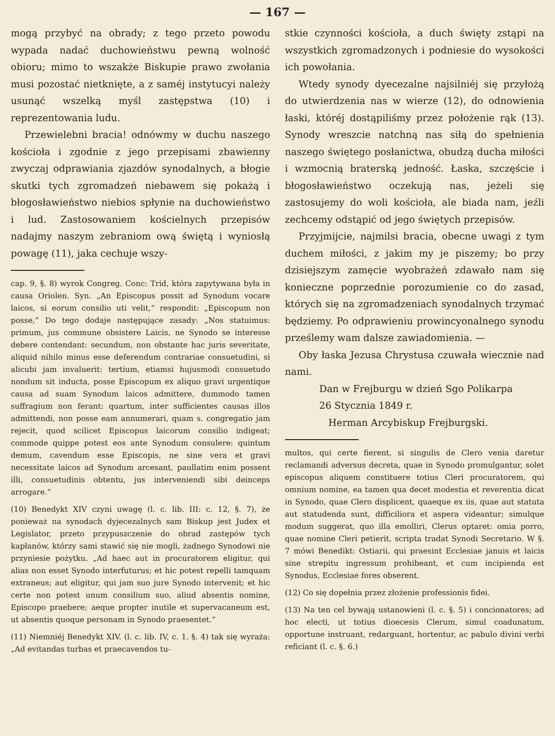— 167 —
mogą przybyć na obrady; z tego przeto powodu wypada nadać duchowieństwu pewną wolność obioru; mimo to wszakże Biskupie prawo zwołania musi pozostać nietknięte, a z saméj instytucyi należy usunąć wszelką myśl zastępstwa (10) i reprezentowania ludu.
Przewielebni bracia! odnówmy w duchu naszego kościoła i zgodnie z jego przepisami zbawienny zwyczaj odprawiania zjazdów synodalnych, a błogie skutki tych zgromadzeń niebawem się pokażą i błogosławieństwo niebios spłynie na duchowieństwo i lud. Zastosowaniem kościelnych przepisów nadajmy naszym zebraniom ową świętą i wyniosłą powagę (11), jaka cechuje wszy-
cap. 9, §. 8) wyrok Congreg. Conc: Trid, która zapytywana była in causa Oriolen. Syn. „An Episcopus possit ad Synodum vocare laicos, si eorum consilio uti velit,“ respondit: „Episcopum non posse,“ Do tego dodaje następujące zasady: „Nos statuimus: primum, jus commune obsistere Laicis, ne Synodo se interesse debere contendant: secundum, non obstante hac juris severitate, aliquid nihilo minus esse deferendum contrariae consuetudini, si alicubi jam invaluerit: tertium, etiamsi hujusmodi consuetudo nondum sit inducta, posse Episcopum ex aliquo gravi urgentique causa ad suam Synodum laicos admittere, dummodo tamen suffragium non ferant: quartum, inter sufficientes causas illos admittendi, non posse eam annumerari, quam s. congregatio jam rejecit, quod scilicet Episcopus laicorum consilio indigeat; commode quippe potest eos ante Synodum consulere: quintum demum, cavendum esse Episcopis, ne sine vera et gravi necessitate laicos ad Synodum arcesant, paullatim enim possent illi, consuetudinis obtentu, jus interveniendi sibi deinceps arrogare.“
(10) Benedykt XIV czyni uwagę (l. c. lib. III: c. 12, §. 7), że ponieważ na synodach dyjecezalnych sam Biskup jest Judex et Legislator, przeto przypuszczenie do obrad zastępów tych kapłanów, którzy sami stawić się nie mogli, żadnego Synodowi nie przyniesie pożytku. „Ad haec aut in procuratorem eligitur, qui alias non esset Synodo interfuturus; et hic potest repelli tamquam extraneus; aut eligitur, qui jam suo jure Synodo intervenit; et hic certe non potest unum consilium suo, aliud absentis nomine, Episcopo praebere; aeque propter inutile et supervacaneum est, ut absentis quoque personam in Synodo praesentet.“
(11) Niemniéj Benedykt XIV. (l. c. lib. IV, c. 1. §. 4) tak się wyraża: „Ad evitandas turbas et praecavendos tu-
stkie czynności kościoła, a duch święty zstąpi na wszystkich zgromadzonych i podniesie do wysokości ich powołania.
Wtedy synody dyecezalne najsilniéj się przyłożą do utwierdzenia nas w wierze (12), do odnowienia łaski, któréj dostąpiliśmy przez położenie rąk (13). Synody wreszcie natchną nas siłą do spełnienia naszego świętego posłanictwa, obudzą ducha miłości i wzmocnią braterską jedność. Łaska, szczęście i błogosławieństwo oczekują nas, jeżeli się zastosujemy do woli kościoła, ale biada nam, jeźli zechcemy odstąpić od jego świętych przepisów.
Przyjmijcie, najmilsi bracia, obecne uwagi z tym duchem miłości, z jakim my je piszemy; bo przy dzisiejszym zamęcie wyobrażeń zdawało nam się konieczne poprzednie porozumienie co do zasad, których się na zgromadzeniach synodalnych trzymać będziemy. Po odprawieniu prowincyonalnego synodu prześlemy wam dalsze zawiadomienia. —
Oby łaska Jezusa Chrystusa czuwała wiecznie nad nami.
Dan w Frejburgu w dzień Sgo Polikarpa
26 Stycznia 1849 r.
Herman Arcybiskup Frejburgski.
multos, qui certe fierent, si singulis de Clero venia daretur reclamandi adversus decreta, quae in Synodo promulgantur, solet episcopus aliquem constituere totius Cleri procuratorem, qui omnium nomine, ea tamen qua decet modestia et reverentia dicat in Synodo, quae Clero displicent, quaeque ex iis, quae aut statuta aut statudenda sunt, difficiliora et aspera videantur; simulque modum suggerat, quo illa emolliri, Clerus optaret: omia porro, quae nomine Cleri petierit, scripta tradat Synodi Secretario. W §. 7 mówi Benedikt: Ostiarii, qui praesint Ecclesiae januis et laicis sine strepitu ingressum prohibeant, et cum incipienda est Synodus, Ecclesiae fores obserent.
(12) Co się dopełnia przez złożenie professionis fidei.
(13) Na ten cel bywają ustanowieni (l. c. §. 5) i concionatores; ad hoc electi, ut totius dioecesis Clerum, simul coadunatum, opportune instruant, redarguant, hortentur, ac pabulo divini verbi reficiant (l. c. §. 6.)